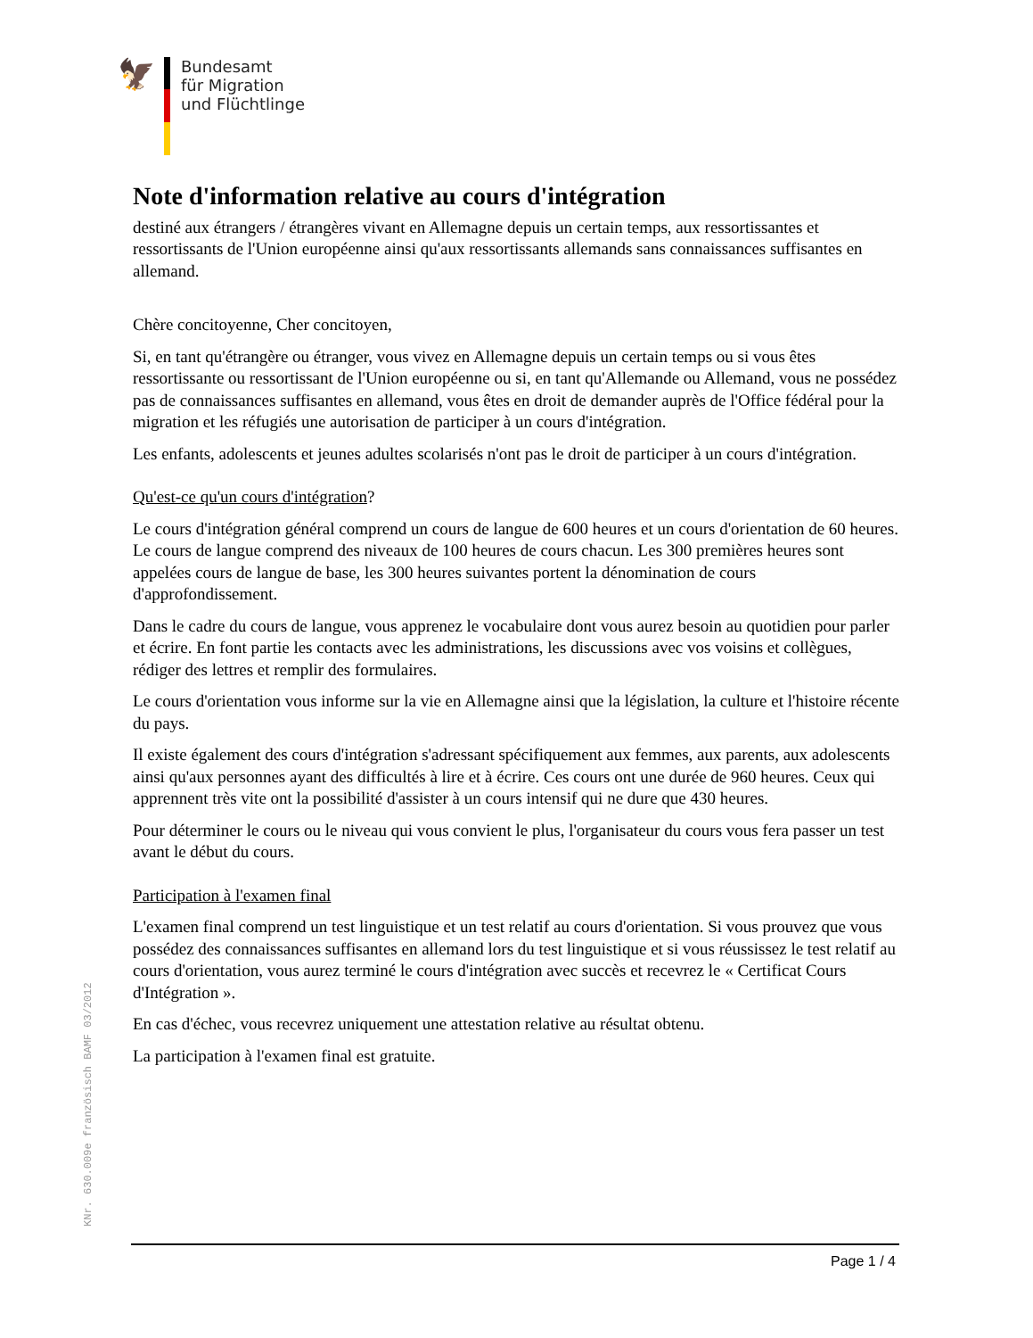🦅
Bundesamt
für Migration
und Flüchtlinge
Note d'information relative au cours d'intégration
destiné aux étrangers / étrangères vivant en Allemagne depuis un certain temps, aux ressortissantes et ressortissants de l'Union européenne ainsi qu'aux ressortissants allemands sans connaissances suffisantes en allemand.
Chère concitoyenne, Cher concitoyen,
Si, en tant qu'étrangère ou étranger, vous vivez en Allemagne depuis un certain temps ou si vous êtes ressortissante ou ressortissant de l'Union européenne ou si, en tant qu'Allemande ou Allemand, vous ne possédez pas de connaissances suffisantes en allemand, vous êtes en droit de demander auprès de l'Office fédéral pour la migration et les réfugiés une autorisation de participer à un cours d'intégration.
Les enfants, adolescents et jeunes adultes scolarisés n'ont pas le droit de participer à un cours d'intégration.
Qu'est-ce qu'un cours d'intégration?
Le cours d'intégration général comprend un cours de langue de 600 heures et un cours d'orientation de 60 heures. Le cours de langue comprend des niveaux de 100 heures de cours chacun. Les 300 premières heures sont appelées cours de langue de base, les 300 heures suivantes portent la dénomination de cours d'approfondissement.
Dans le cadre du cours de langue, vous apprenez le vocabulaire dont vous aurez besoin au quotidien pour parler et écrire. En font partie les contacts avec les administrations, les discussions avec vos voisins et collègues, rédiger des lettres et remplir des formulaires.
Le cours d'orientation vous informe sur la vie en Allemagne ainsi que la législation, la culture et l'histoire récente du pays.
Il existe également des cours d'intégration s'adressant spécifiquement aux femmes, aux parents, aux adolescents ainsi qu'aux personnes ayant des difficultés à lire et à écrire. Ces cours ont une durée de 960 heures. Ceux qui apprennent très vite ont la possibilité d'assister à un cours intensif qui ne dure que 430 heures.
Pour déterminer le cours ou le niveau qui vous convient le plus, l'organisateur du cours vous fera passer un test avant le début du cours.
Participation à l'examen final
L'examen final comprend un test linguistique et un test relatif au cours d'orientation. Si vous prouvez que vous possédez des connaissances suffisantes en allemand lors du test linguistique et si vous réussissez le test relatif au cours d'orientation, vous aurez terminé le cours d'intégration avec succès et recevrez le « Certificat Cours d'Intégration ».
En cas d'échec, vous recevrez uniquement une attestation relative au résultat obtenu.
La participation à l'examen final est gratuite.
KNr. 630.009e französisch BAMF 03/2012
Page 1 / 4